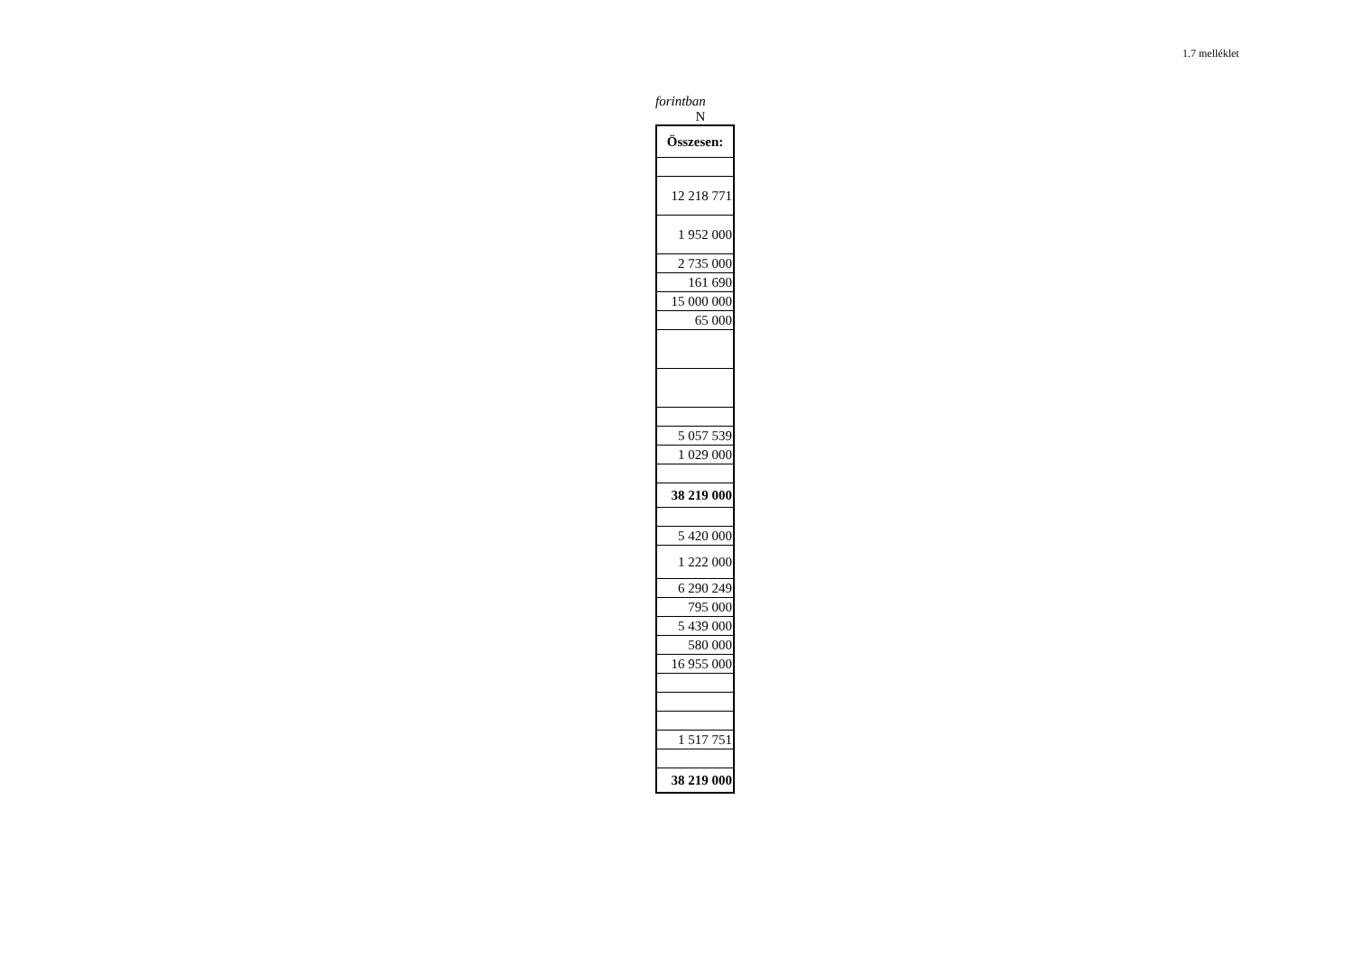1.7 melléklet
forintban
N
| Összesen: |
| 12 218 771 |
| 1 952 000 |
| 2 735 000 |
| 161 690 |
| 15 000 000 |
| 65 000 |
| 5 057 539 |
| 1 029 000 |
| 38 219 000 |
| 5 420 000 |
| 1 222 000 |
| 6 290 249 |
| 795 000 |
| 5 439 000 |
| 580 000 |
| 16 955 000 |
| 1 517 751 |
| 38 219 000 |